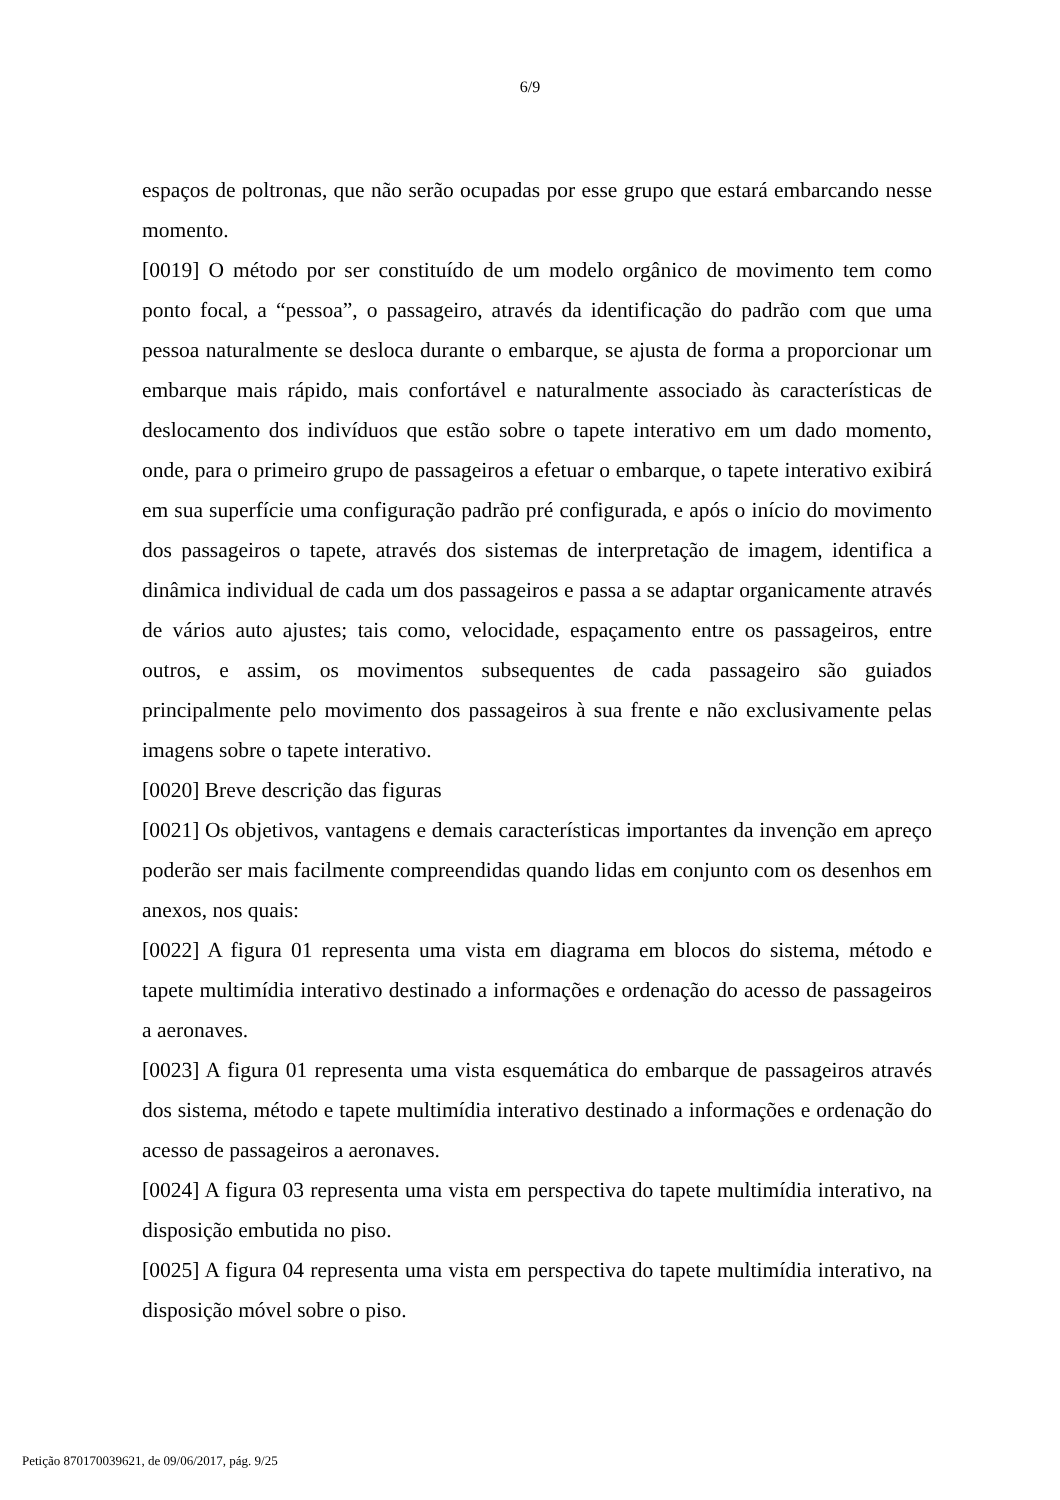6/9
espaços de poltronas, que não serão ocupadas por esse grupo que estará embarcando nesse momento.
[0019] O método por ser constituído de um modelo orgânico de movimento tem como ponto focal, a “pessoa”, o passageiro, através da identificação do padrão com que uma pessoa naturalmente se desloca durante o embarque, se ajusta de forma a proporcionar um embarque mais rápido, mais confortável e naturalmente associado às características de deslocamento dos indivíduos que estão sobre o tapete interativo em um dado momento, onde, para o primeiro grupo de passageiros a efetuar o embarque, o tapete interativo exibirá em sua superfície uma configuração padrão pré configurada, e após o início do movimento dos passageiros o tapete, através dos sistemas de interpretação de imagem, identifica a dinâmica individual de cada um dos passageiros e passa a se adaptar organicamente através de vários auto ajustes; tais como, velocidade, espaçamento entre os passageiros, entre outros, e assim, os movimentos subsequentes de cada passageiro são guiados principalmente pelo movimento dos passageiros à sua frente e não exclusivamente pelas imagens sobre o tapete interativo.
[0020] Breve descrição das figuras
[0021] Os objetivos, vantagens e demais características importantes da invenção em apreço poderão ser mais facilmente compreendidas quando lidas em conjunto com os desenhos em anexos, nos quais:
[0022] A figura 01 representa uma vista em diagrama em blocos do sistema, método e tapete multimídia interativo destinado a informações e ordenação do acesso de passageiros a aeronaves.
[0023] A figura 01 representa uma vista esquemática do embarque de passageiros através dos sistema, método e tapete multimídia interativo destinado a informações e ordenação do acesso de passageiros a aeronaves.
[0024] A figura 03 representa uma vista em perspectiva do tapete multimídia interativo, na disposição embutida no piso.
[0025] A figura 04 representa uma vista em perspectiva do tapete multimídia interativo, na disposição móvel sobre o piso.
Petição 870170039621, de 09/06/2017, pág. 9/25